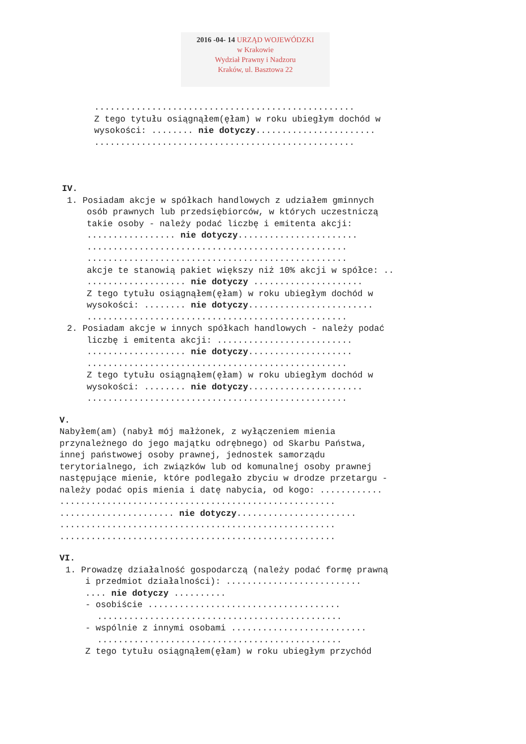2016 -04- 14 URZĄD WOJEWÓDZKI
w Krakowie
Wydział Prawny i Nadzoru
Kraków, ul. Basztowa 22
..................................................
Z tego tytułu osiągnąłem(ęłam) w roku ubiegłym dochód w
wysokości: ........ nie dotyczy.......................
..................................................
IV.
1. Posiadam akcje w spółkach handlowych z udziałem gminnych
osób prawnych lub przedsiębiorców, w których uczestniczą
takie osoby - należy podać liczbę i emitenta akcji:
................. nie dotyczy.......................
..................................................
..................................................
akcje te stanowią pakiet większy niż 10% akcji w spółce: ..
................... nie dotyczy .....................
Z tego tytułu osiągnąłem(ęłam) w roku ubiegłym dochód w
wysokości: ........ nie dotyczy........................
..................................................
2. Posiadam akcje w innych spółkach handlowych - należy podać
liczbę i emitenta akcji: ..........................
................... nie dotyczy....................
..................................................
Z tego tytułu osiągnąłem(ęłam) w roku ubiegłym dochód w
wysokości: ........ nie dotyczy......................
..................................................
V.
Nabyłem(am) (nabył mój małżonek, z wyłączeniem mienia
przynależnego do jego majątku odrębnego) od Skarbu Państwa,
innej państwowej osoby prawnej, jednostek samorządu
terytorialnego, ich związków lub od komunalnej osoby prawnej
następujące mienie, które podlegało zbyciu w drodze przetargu -
należy podać opis mienia i datę nabycia, od kogo: ............
.....................................................
...................... nie dotyczy.......................
.....................................................
.....................................................
VI.
1. Prowadzę działalność gospodarczą (należy podać formę prawną
i przedmiot działalności): ..........................
.... nie dotyczy ..........
- osobiście .....................................
...............................................
- wspólnie z innymi osobami ..........................
...............................................
Z tego tytułu osiągnąłem(ęłam) w roku ubiegłym przychód